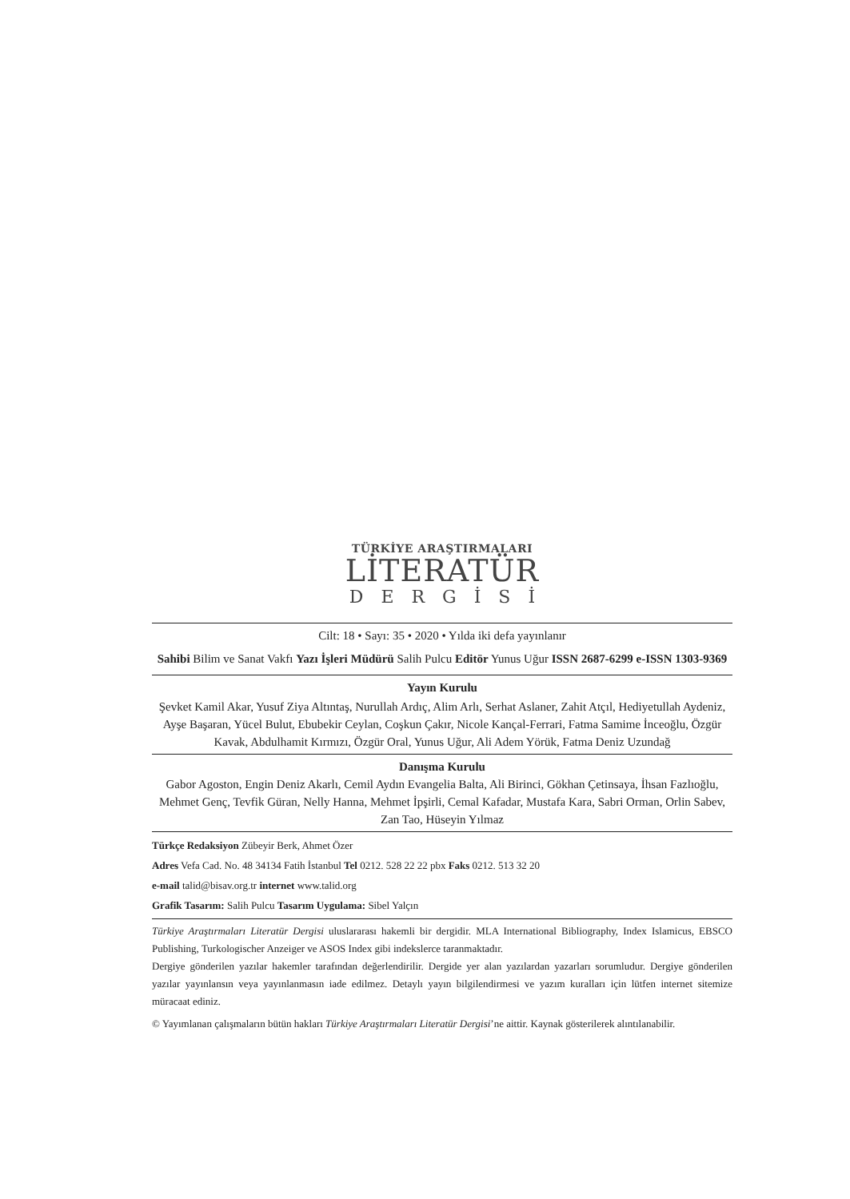TÜRKİYE ARAŞTIRMALARI
LİTERATÜR
DERGİSİ
Cilt: 18 • Sayı: 35 • 2020 • Yılda iki defa yayınlanır
Sahibi Bilim ve Sanat Vakfı Yazı İşleri Müdürü Salih Pulcu Editör Yunus Uğur ISSN 2687-6299 e-ISSN 1303-9369
Yayın Kurulu
Şevket Kamil Akar, Yusuf Ziya Altıntaş, Nurullah Ardıç, Alim Arlı, Serhat Aslaner, Zahit Atçıl, Hediyetullah Aydeniz, Ayşe Başaran, Yücel Bulut, Ebubekir Ceylan, Coşkun Çakır, Nicole Kançal-Ferrari, Fatma Samime İnceoğlu, Özgür Kavak, Abdulhamit Kırmızı, Özgür Oral, Yunus Uğur, Ali Adem Yörük, Fatma Deniz Uzundağ
Danışma Kurulu
Gabor Agoston, Engin Deniz Akarlı, Cemil Aydın Evangelia Balta, Ali Birinci, Gökhan Çetinsaya, İhsan Fazlıoğlu, Mehmet Genç, Tevfik Güran, Nelly Hanna, Mehmet İpşirli, Cemal Kafadar, Mustafa Kara, Sabri Orman, Orlin Sabev, Zan Tao, Hüseyin Yılmaz
Türkçe Redaksiyon Zübeyir Berk, Ahmet Özer
Adres Vefa Cad. No. 48 34134 Fatih İstanbul Tel 0212. 528 22 22 pbx Faks 0212. 513 32 20
e-mail talid@bisav.org.tr internet www.talid.org
Grafik Tasarım: Salih Pulcu Tasarım Uygulama: Sibel Yalçın
Türkiye Araştırmaları Literatür Dergisi uluslararası hakemli bir dergidir. MLA International Bibliography, Index Islamicus, EBSCO Publishing, Turkologischer Anzeiger ve ASOS Index gibi indekslerce taranmaktadır.
Dergiye gönderilen yazılar hakemler tarafından değerlendirilir. Dergide yer alan yazılardan yazarları sorumludur. Dergiye gönderilen yazılar yayınlansın veya yayınlanmasın iade edilmez. Detaylı yayın bilgilendirmesi ve yazım kuralları için lütfen internet sitemize müracaat ediniz.
© Yayımlanan çalışmaların bütün hakları Türkiye Araştırmaları Literatür Dergisi’ne aittir. Kaynak gösterilerek alıntılanabilir.